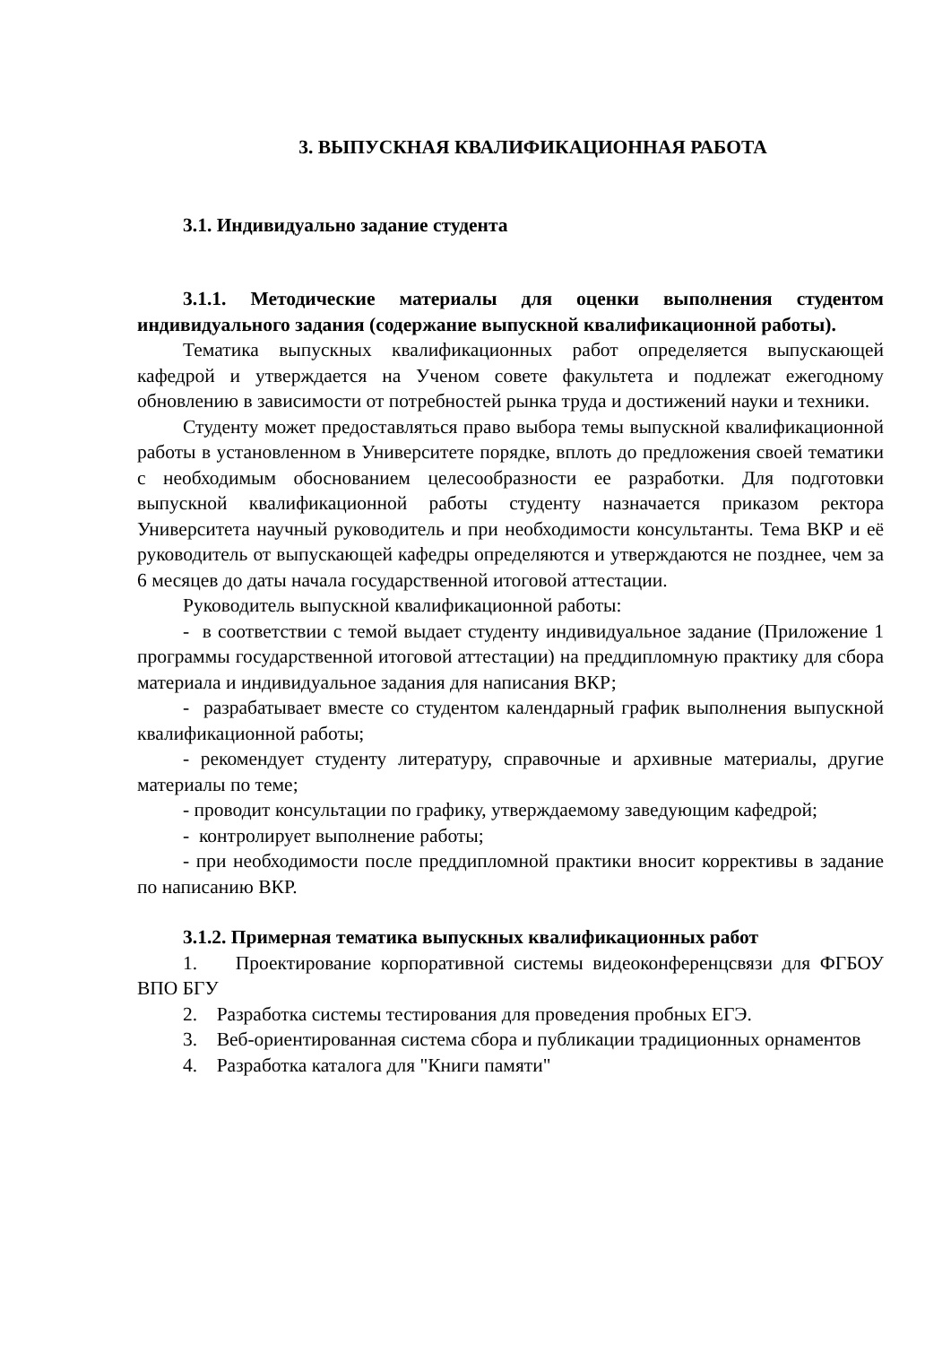3. ВЫПУСКНАЯ КВАЛИФИКАЦИОННАЯ РАБОТА
3.1. Индивидуально задание студента
3.1.1. Методические материалы для оценки выполнения студентом индивидуального задания (содержание выпускной квалификационной работы).
Тематика выпускных квалификационных работ определяется выпускающей кафедрой и утверждается на Ученом совете факультета и подлежат ежегодному обновлению в зависимости от потребностей рынка труда и достижений науки и техники.
Студенту может предоставляться право выбора темы выпускной квалификационной работы в установленном в Университете порядке, вплоть до предложения своей тематики с необходимым обоснованием целесообразности ее разработки. Для подготовки выпускной квалификационной работы студенту назначается приказом ректора Университета научный руководитель и при необходимости консультанты. Тема ВКР и её руководитель от выпускающей кафедры определяются и утверждаются не позднее, чем за 6 месяцев до даты начала государственной итоговой аттестации.
Руководитель выпускной квалификационной работы:
- в соответствии с темой выдает студенту индивидуальное задание (Приложение 1 программы государственной итоговой аттестации) на преддипломную практику для сбора материала и индивидуальное задания для написания ВКР;
- разрабатывает вместе со студентом календарный график выполнения выпускной квалификационной работы;
- рекомендует студенту литературу, справочные и архивные материалы, другие материалы по теме;
- проводит консультации по графику, утверждаемому заведующим кафедрой;
- контролирует выполнение работы;
- при необходимости после преддипломной практики вносит коррективы в задание по написанию ВКР.
3.1.2. Примерная тематика выпускных квалификационных работ
1. Проектирование корпоративной системы видеоконференцсвязи для ФГБОУ ВПО БГУ
2. Разработка системы тестирования для проведения пробных ЕГЭ.
3. Веб-ориентированная система сбора и публикации традиционных орнаментов
4. Разработка каталога для "Книги памяти"